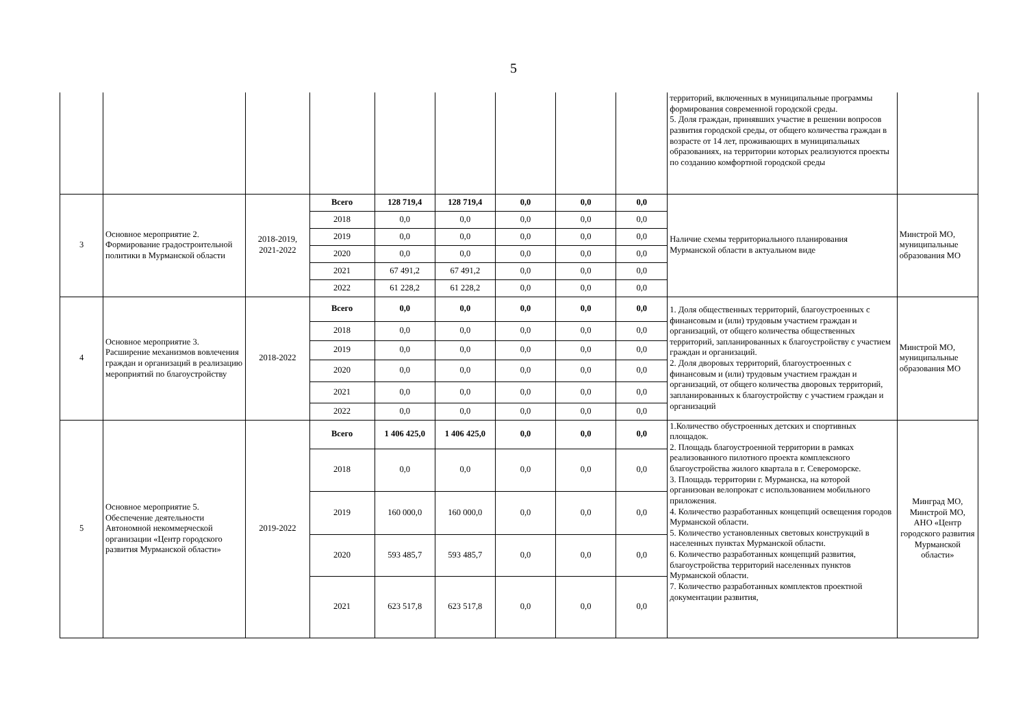5
| | | | | | | | | | территорий, включенных в муниципальные программы формирования современной городской среды. 5. Доля граждан, принявших участие в решении вопросов развития городской среды, от общего количества граждан в возрасте от 14 лет, проживающих в муниципальных образованиях, на территории которых реализуются проекты по созданию комфортной городской среды | |
| 3 | Основное мероприятие 2. Формирование градостроительной политики в Мурманской области | 2018-2019, 2021-2022 | Всего | 128 719,4 | 128 719,4 | 0,0 | 0,0 | 0,0 | Наличие схемы территориального планирования Мурманской области в актуальном виде | Минстрой МО, муниципальные образования МО |
| | | | 2018 | 0,0 | 0,0 | 0,0 | 0,0 | 0,0 | | |
| | | | 2019 | 0,0 | 0,0 | 0,0 | 0,0 | 0,0 | | |
| | | | 2020 | 0,0 | 0,0 | 0,0 | 0,0 | 0,0 | | |
| | | | 2021 | 67 491,2 | 67 491,2 | 0,0 | 0,0 | 0,0 | | |
| | | | 2022 | 61 228,2 | 61 228,2 | 0,0 | 0,0 | 0,0 | | |
| 4 | Основное мероприятие 3. Расширение механизмов вовлечения граждан и организаций в реализацию мероприятий по благоустройству | 2018-2022 | Всего | 0,0 | 0,0 | 0,0 | 0,0 | 0,0 | 1. Доля общественных территорий, благоустроенных с финансовым и (или) трудовым участием граждан и организаций, от общего количества общественных территорий, запланированных к благоустройству с участием граждан и организаций. 2. Доля дворовых территорий, благоустроенных с финансовым и (или) трудовым участием граждан и организаций, от общего количества дворовых территорий, запланированных к благоустройству с участием граждан и организаций | Минстрой МО, муниципальные образования МО |
| | | | 2018 | 0,0 | 0,0 | 0,0 | 0,0 | 0,0 | | |
| | | | 2019 | 0,0 | 0,0 | 0,0 | 0,0 | 0,0 | | |
| | | | 2020 | 0,0 | 0,0 | 0,0 | 0,0 | 0,0 | | |
| | | | 2021 | 0,0 | 0,0 | 0,0 | 0,0 | 0,0 | | |
| | | | 2022 | 0,0 | 0,0 | 0,0 | 0,0 | 0,0 | | |
| 5 | Основное мероприятие 5. Обеспечение деятельности Автономной некоммерческой организации «Центр городского развития Мурманской области» | 2019-2022 | Всего | 1 406 425,0 | 1 406 425,0 | 0,0 | 0,0 | 0,0 | 1.Количество обустроенных детских и спортивных площадок. 2. Площадь благоустроенной территории в рамках реализованного пилотного проекта комплексного благоустройства жилого квартала в г. Североморске. 3. Площадь территории г. Мурманска, на которой организован велопрокат с использованием мобильного приложения. 4. Количество разработанных концепций освещения городов Мурманской области. 5. Количество установленных световых конструкций в населенных пунктах Мурманской области. 6. Количество разработанных концепций развития, благоустройства территорий населенных пунктов Мурманской области. 7. Количество разработанных комплектов проектной документации развития, | Минград МО, Минстрой МО, АНО «Центр городского развития Мурманской области» |
| | | | 2018 | 0,0 | 0,0 | 0,0 | 0,0 | 0,0 | | |
| | | | 2019 | 160 000,0 | 160 000,0 | 0,0 | 0,0 | 0,0 | | |
| | | | 2020 | 593 485,7 | 593 485,7 | 0,0 | 0,0 | 0,0 | | |
| | | | 2021 | 623 517,8 | 623 517,8 | 0,0 | 0,0 | 0,0 | | |